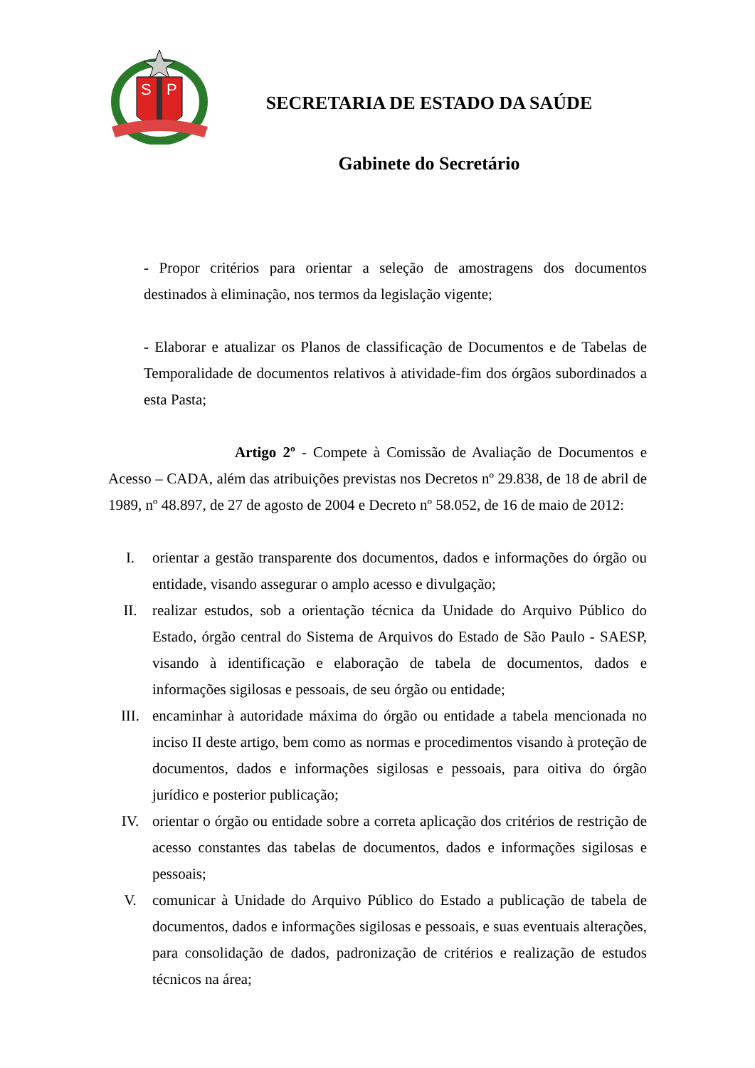S
P
SECRETARIA DE ESTADO DA SAÚDE
Gabinete do Secretário
- Propor critérios para orientar a seleção de amostragens dos documentos destinados à eliminação, nos termos da legislação vigente;
- Elaborar e atualizar os Planos de classificação de Documentos e de Tabelas de Temporalidade de documentos relativos à atividade-fim dos órgãos subordinados a esta Pasta;
Artigo 2º - Compete à Comissão de Avaliação de Documentos e Acesso – CADA, além das atribuições previstas nos Decretos nº 29.838, de 18 de abril de 1989, nº 48.897, de 27 de agosto de 2004 e Decreto nº 58.052, de 16 de maio de 2012:
I. orientar a gestão transparente dos documentos, dados e informações do órgão ou entidade, visando assegurar o amplo acesso e divulgação;
II. realizar estudos, sob a orientação técnica da Unidade do Arquivo Público do Estado, órgão central do Sistema de Arquivos do Estado de São Paulo - SAESP, visando à identificação e elaboração de tabela de documentos, dados e informações sigilosas e pessoais, de seu órgão ou entidade;
III. encaminhar à autoridade máxima do órgão ou entidade a tabela mencionada no inciso II deste artigo, bem como as normas e procedimentos visando à proteção de documentos, dados e informações sigilosas e pessoais, para oitiva do órgão jurídico e posterior publicação;
IV. orientar o órgão ou entidade sobre a correta aplicação dos critérios de restrição de acesso constantes das tabelas de documentos, dados e informações sigilosas e pessoais;
V. comunicar à Unidade do Arquivo Público do Estado a publicação de tabela de documentos, dados e informações sigilosas e pessoais, e suas eventuais alterações, para consolidação de dados, padronização de critérios e realização de estudos técnicos na área;